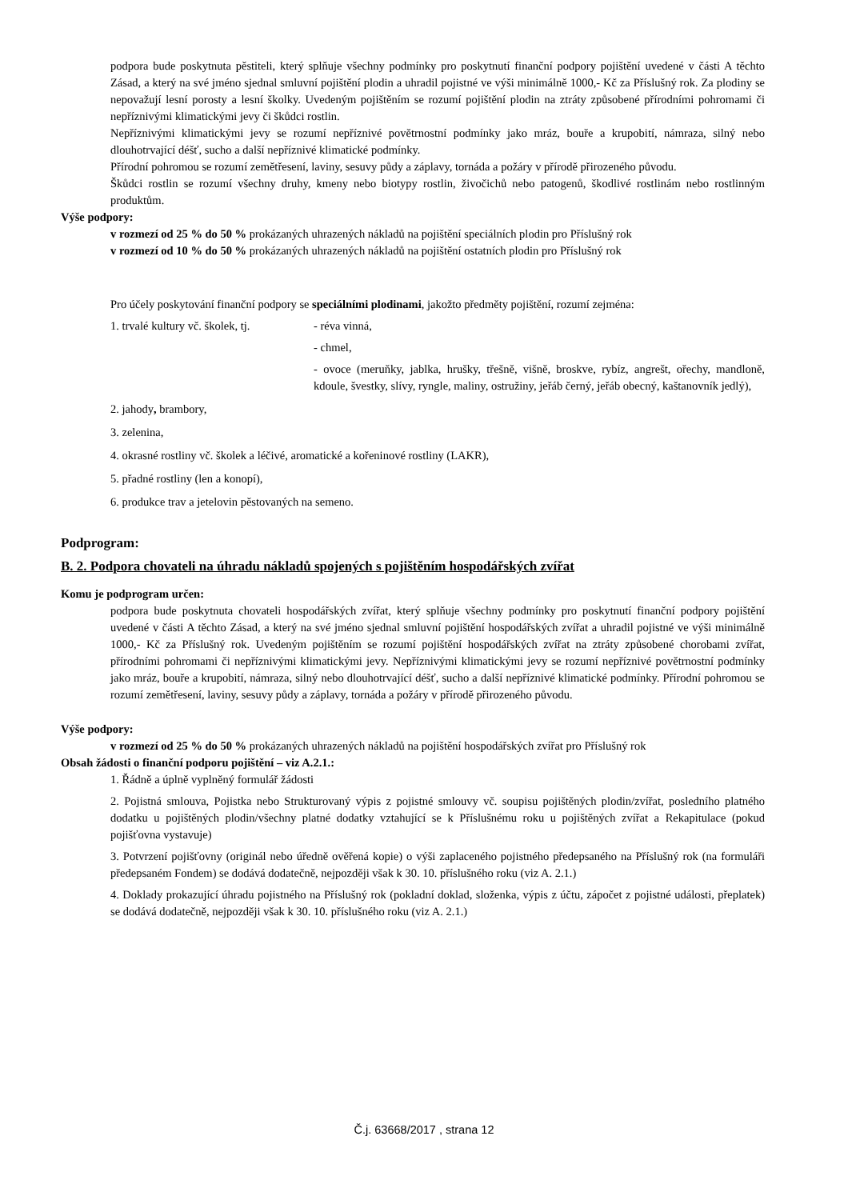podpora bude poskytnuta pěstiteli, který splňuje všechny podmínky pro poskytnutí finanční podpory pojištění uvedené v části A těchto Zásad, a který na své jméno sjednal smluvní pojištění plodin a uhradil pojistné ve výši minimálně 1000,- Kč za Příslušný rok. Za plodiny se nepovažují lesní porosty a lesní školky. Uvedeným pojištěním se rozumí pojištění plodin na ztráty způsobené přírodními pohromami či nepříznivými klimatickými jevy či škůdci rostlin.
Nepříznivými klimatickými jevy se rozumí nepříznivé povětrnostní podmínky jako mráz, bouře a krupobití, námraza, silný nebo dlouhotrvající déšť, sucho a další nepříznivé klimatické podmínky.
Přírodní pohromou se rozumí zemětřesení, laviny, sesuvy půdy a záplavy, tornáda a požáry v přírodě přirozeného původu.
Škůdci rostlin se rozumí všechny druhy, kmeny nebo biotypy rostlin, živočichů nebo patogenů, škodlivé rostlinám nebo rostlinným produktům.
Výše podpory:
v rozmezí od 25 % do 50 % prokázaných uhrazených nákladů na pojištění speciálních plodin pro Příslušný rok
v rozmezí od 10 % do 50 % prokázaných uhrazených nákladů na pojištění ostatních plodin pro Příslušný rok
Pro účely poskytování finanční podpory se speciálními plodinami, jakožto předměty pojištění, rozumí zejména:
1. trvalé kultury vč. školek, tj.
- réva vinná,
- chmel,
- ovoce (meruňky, jablka, hrušky, třešně, višně, broskve, rybíz, angrešt, ořechy, mandloně, kdoule, švestky, slívy, ryngle, maliny, ostružiny, jeřáb černý, jeřáb obecný, kaštanovník jedlý),
2. jahody, brambory,
3. zelenina,
4. okrasné rostliny vč. školek a léčivé, aromatické a kořeninové rostliny (LAKR),
5. přadné rostliny (len a konopí),
6. produkce trav a jetelovin pěstovaných na semeno.
Podprogram:
B. 2. Podpora chovateli na úhradu nákladů spojených s pojištěním hospodářských zvířat
Komu je podprogram určen:
podpora bude poskytnuta chovateli hospodářských zvířat, který splňuje všechny podmínky pro poskytnutí finanční podpory pojištění uvedené v části A těchto Zásad, a který na své jméno sjednal smluvní pojištění hospodářských zvířat a uhradil pojistné ve výši minimálně 1000,- Kč za Příslušný rok. Uvedeným pojištěním se rozumí pojištění hospodářských zvířat na ztráty způsobené chorobami zvířat, přírodními pohromami či nepříznivými klimatickými jevy. Nepříznivými klimatickými jevy se rozumí nepříznivé povětrnostní podmínky jako mráz, bouře a krupobití, námraza, silný nebo dlouhotrvající déšť, sucho a další nepříznivé klimatické podmínky. Přírodní pohromou se rozumí zemětřesení, laviny, sesuvy půdy a záplavy, tornáda a požáry v přírodě přirozeného původu.
Výše podpory:
v rozmezí od 25 % do 50 % prokázaných uhrazených nákladů na pojištění hospodářských zvířat pro Příslušný rok
Obsah žádosti o finanční podporu pojištění – viz A.2.1.:
1. Řádně a úplně vyplněný formulář žádosti
2. Pojistná smlouva, Pojistka nebo Strukturovaný výpis z pojistné smlouvy vč. soupisu pojištěných plodin/zvířat, posledního platného dodatku u pojištěných plodin/všechny platné dodatky vztahující se k Příslušnému roku u pojištěných zvířat a Rekapitulace (pokud pojišťovna vystavuje)
3. Potvrzení pojišťovny (originál nebo úředně ověřená kopie) o výši zaplaceného pojistného předepsaného na Příslušný rok (na formuláři předepsaném Fondem) se dodává dodatečně, nejpozději však k 30. 10. příslušného roku (viz A. 2.1.)
4. Doklady prokazující úhradu pojistného na Příslušný rok (pokladní doklad, složenka, výpis z účtu, zápočet z pojistné události, přeplatek) se dodává dodatečně, nejpozději však k 30. 10. příslušného roku (viz A. 2.1.)
Č.j. 63668/2017 , strana 12